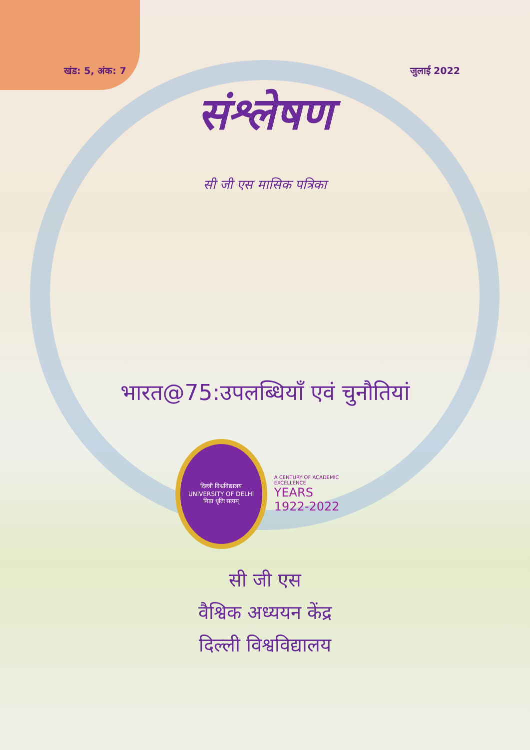खंड: 5, अंक: 7 जुलाई 2022
संश्लेषण
सी जी एस मासिक पत्रिका
भारत@75:उपलब्धियाँ एवं चुनौतियां
दिल्ली विश्वविद्यालय
UNIVERSITY OF DELHI
निष्ठा धृतिः सत्यम्
A CENTURY OF ACADEMIC EXCELLENCE
YEARS
1922-2022
सी जी एस
वैश्विक अध्ययन केंद्र
दिल्ली विश्वविद्यालय